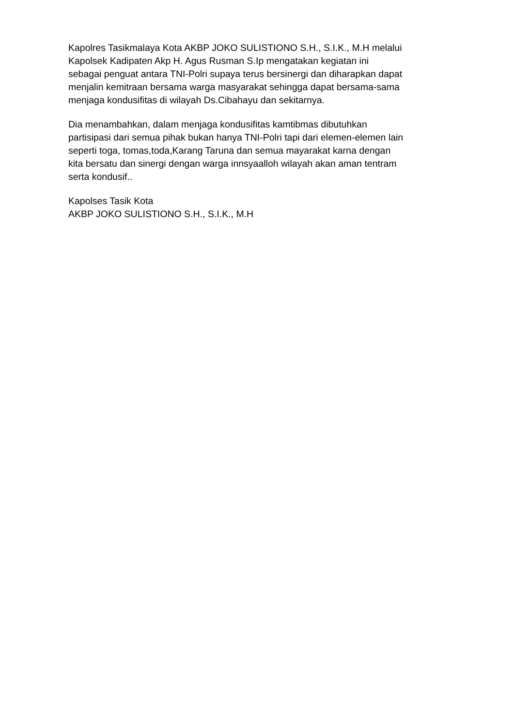Kapolres Tasikmalaya Kota AKBP JOKO SULISTIONO S.H., S.I.K., M.H melalui Kapolsek Kadipaten Akp H. Agus Rusman S.Ip mengatakan kegiatan ini sebagai penguat antara TNI-Polri supaya terus bersinergi dan diharapkan dapat menjalin kemitraan bersama warga masyarakat sehingga dapat bersama-sama menjaga kondusifitas di wilayah Ds.Cibahayu dan sekitarnya.
Dia menambahkan, dalam menjaga kondusifitas kamtibmas dibutuhkan partisipasi dari semua pihak bukan hanya TNI-Polri tapi dari elemen-elemen lain seperti toga, tomas,toda,Karang Taruna dan semua mayarakat karna dengan kita bersatu dan sinergi dengan warga innsyaalloh wilayah akan aman tentram serta kondusif..
Kapolses Tasik Kota AKBP JOKO SULISTIONO S.H., S.I.K., M.H